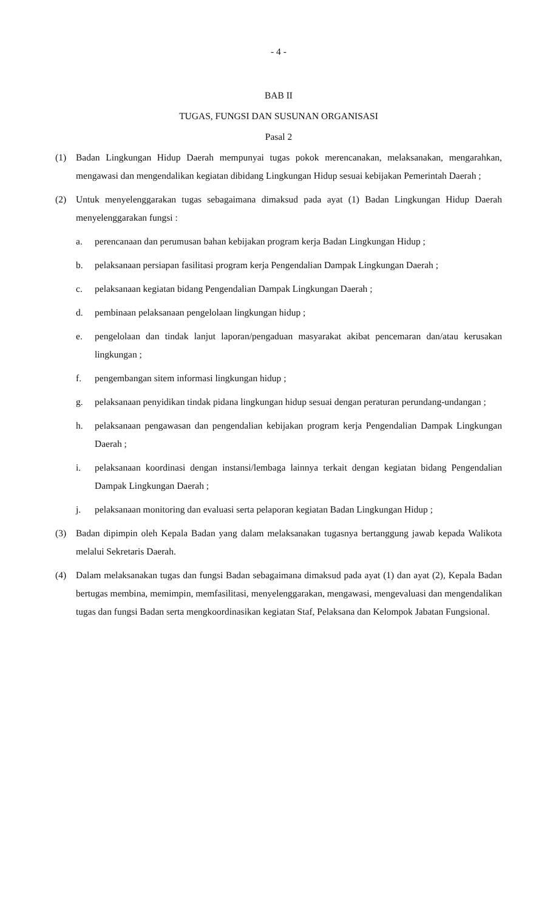- 4 -
BAB II
TUGAS, FUNGSI DAN SUSUNAN ORGANISASI
Pasal 2
(1) Badan Lingkungan Hidup Daerah mempunyai tugas pokok merencanakan, melaksanakan, mengarahkan, mengawasi dan mengendalikan kegiatan dibidang Lingkungan Hidup sesuai kebijakan Pemerintah Daerah ;
(2) Untuk menyelenggarakan tugas sebagaimana dimaksud pada ayat (1) Badan Lingkungan Hidup Daerah menyelenggarakan fungsi :
a. perencanaan dan perumusan bahan kebijakan program kerja Badan Lingkungan Hidup ;
b. pelaksanaan persiapan fasilitasi program kerja Pengendalian Dampak Lingkungan Daerah ;
c. pelaksanaan kegiatan bidang Pengendalian Dampak Lingkungan Daerah ;
d. pembinaan pelaksanaan pengelolaan lingkungan hidup ;
e. pengelolaan dan tindak lanjut laporan/pengaduan masyarakat akibat pencemaran dan/atau kerusakan lingkungan ;
f. pengembangan sitem informasi lingkungan hidup ;
g. pelaksanaan penyidikan tindak pidana lingkungan hidup sesuai dengan peraturan perundang-undangan ;
h. pelaksanaan pengawasan dan pengendalian kebijakan program kerja Pengendalian Dampak Lingkungan Daerah ;
i. pelaksanaan koordinasi dengan instansi/lembaga lainnya terkait dengan kegiatan bidang Pengendalian Dampak Lingkungan Daerah ;
j. pelaksanaan monitoring dan evaluasi serta pelaporan kegiatan Badan Lingkungan Hidup ;
(3) Badan dipimpin oleh Kepala Badan yang dalam melaksanakan tugasnya bertanggung jawab kepada Walikota melalui Sekretaris Daerah.
(4) Dalam melaksanakan tugas dan fungsi Badan sebagaimana dimaksud pada ayat (1) dan ayat (2), Kepala Badan bertugas membina, memimpin, memfasilitasi, menyelenggarakan, mengawasi, mengevaluasi dan mengendalikan tugas dan fungsi Badan serta mengkoordinasikan kegiatan Staf, Pelaksana dan Kelompok Jabatan Fungsional.